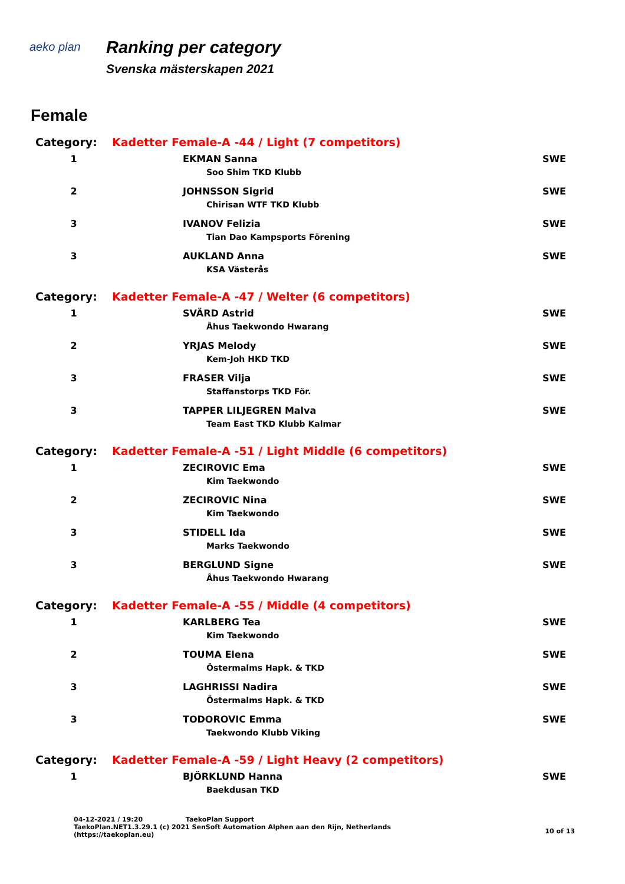aeko plan
Ranking per category
Svenska mästerskapen 2021
Female
| Category: | Kadetter Female-A -44 / Light (7 competitors) | |
| 1 | EKMAN Sanna | SWE |
| | Soo Shim TKD Klubb | |
| 2 | JOHNSSON Sigrid | SWE |
| | Chirisan WTF TKD Klubb | |
| 3 | IVANOV Felizia | SWE |
| | Tian Dao Kampsports Förening | |
| 3 | AUKLAND Anna | SWE |
| | KSA Västerås | |
| Category: | Kadetter Female-A -47 / Welter (6 competitors) | |
| 1 | SVÄRD Astrid | SWE |
| | Åhus Taekwondo Hwarang | |
| 2 | YRJAS Melody | SWE |
| | Kem-Joh HKD TKD | |
| 3 | FRASER Vilja | SWE |
| | Staffanstorps TKD För. | |
| 3 | TAPPER LILJEGREN Malva | SWE |
| | Team East TKD Klubb Kalmar | |
| Category: | Kadetter Female-A -51 / Light Middle (6 competitors) | |
| 1 | ZECIROVIC Ema | SWE |
| | Kim Taekwondo | |
| 2 | ZECIROVIC Nina | SWE |
| | Kim Taekwondo | |
| 3 | STIDELL Ida | SWE |
| | Marks Taekwondo | |
| 3 | BERGLUND Signe | SWE |
| | Åhus Taekwondo Hwarang | |
| Category: | Kadetter Female-A -55 / Middle (4 competitors) | |
| 1 | KARLBERG Tea | SWE |
| | Kim Taekwondo | |
| 2 | TOUMA Elena | SWE |
| | Östermalms Hapk. & TKD | |
| 3 | LAGHRISSI Nadira | SWE |
| | Östermalms Hapk. & TKD | |
| 3 | TODOROVIC Emma | SWE |
| | Taekwondo Klubb Viking | |
| Category: | Kadetter Female-A -59 / Light Heavy (2 competitors) | |
| 1 | BJÖRKLUND Hanna | SWE |
| | Baekdusan TKD | |
04-12-2021 / 19:20 TaekoPlan Support
TaekoPlan.NET1.3.29.1 (c) 2021 SenSoft Automation Alphen aan den Rijn, Netherlands
(https://taekoplan.eu)
10 of 13